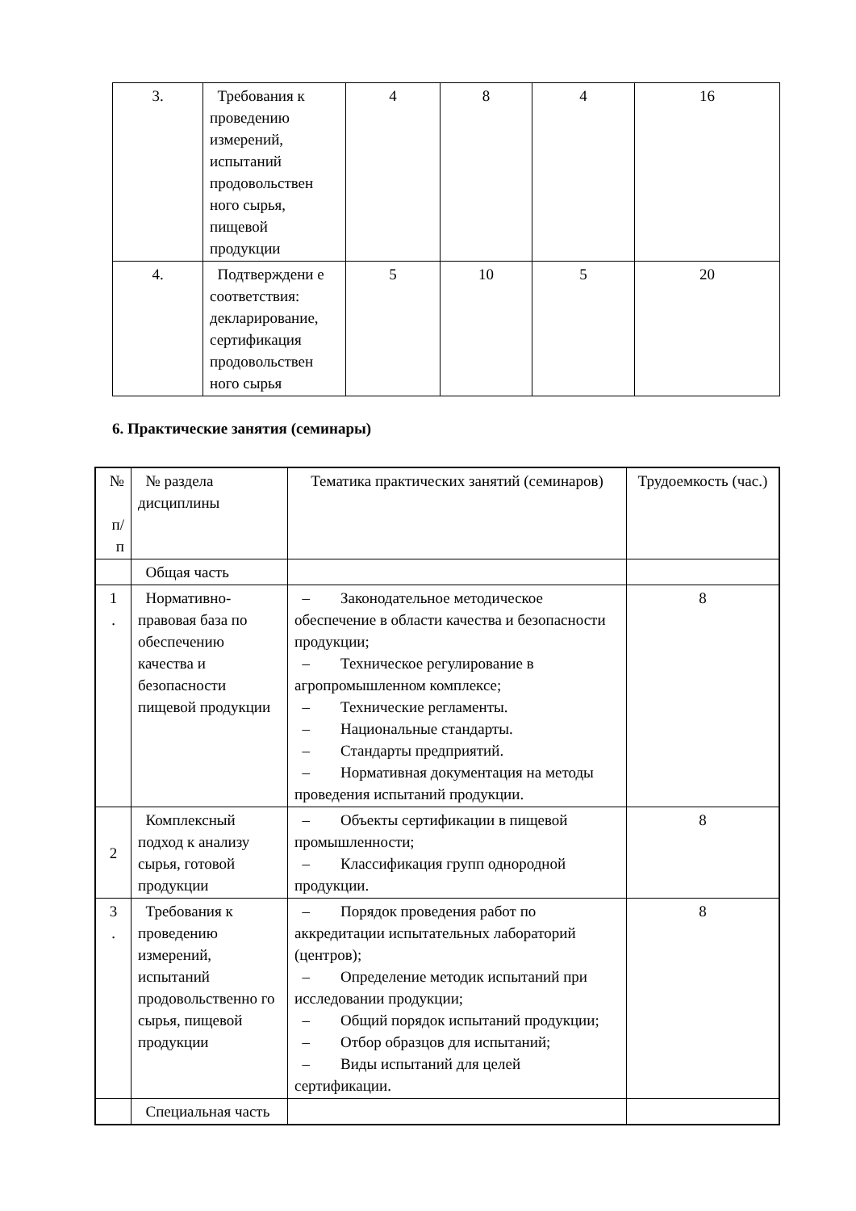| 3. | Требования к проведению измерений, испытаний продовольствен ного сырья, пищевой продукции | 4 | 8 | 4 | 16 |
| 4. | Подтверждени е соответствия: декларирование, сертификация продовольствен ного сырья | 5 | 10 | 5 | 20 |
6. Практические занятия (семинары)
| № п/ п | № раздела дисциплины | Тематика практических занятий (семинаров) | Трудоемкость (час.) |
| --- | --- | --- | --- |
| | Общая часть | | |
| 1 . | Нормативно-правовая база по обеспечению качества и безопасности пищевой продукции | – Законодательное методическое обеспечение в области качества и безопасности продукции; – Техническое регулирование в агропромышленном комплексе; – Технические регламенты. – Национальные стандарты. – Стандарты предприятий. – Нормативная документация на методы проведения испытаний продукции. | 8 |
| 2 | Комплексный подход к анализу сырья, готовой продукции | – Объекты сертификации в пищевой промышленности; – Классификация групп однородной продукции. | 8 |
| 3 . | Требования к проведению измерений, испытаний продовольственно го сырья, пищевой продукции | – Порядок проведения работ по аккредитации испытательных лабораторий (центров); – Определение методик испытаний при исследовании продукции; – Общий порядок испытаний продукции; – Отбор образцов для испытаний; – Виды испытаний для целей сертификации. | 8 |
| | Специальная часть | | |